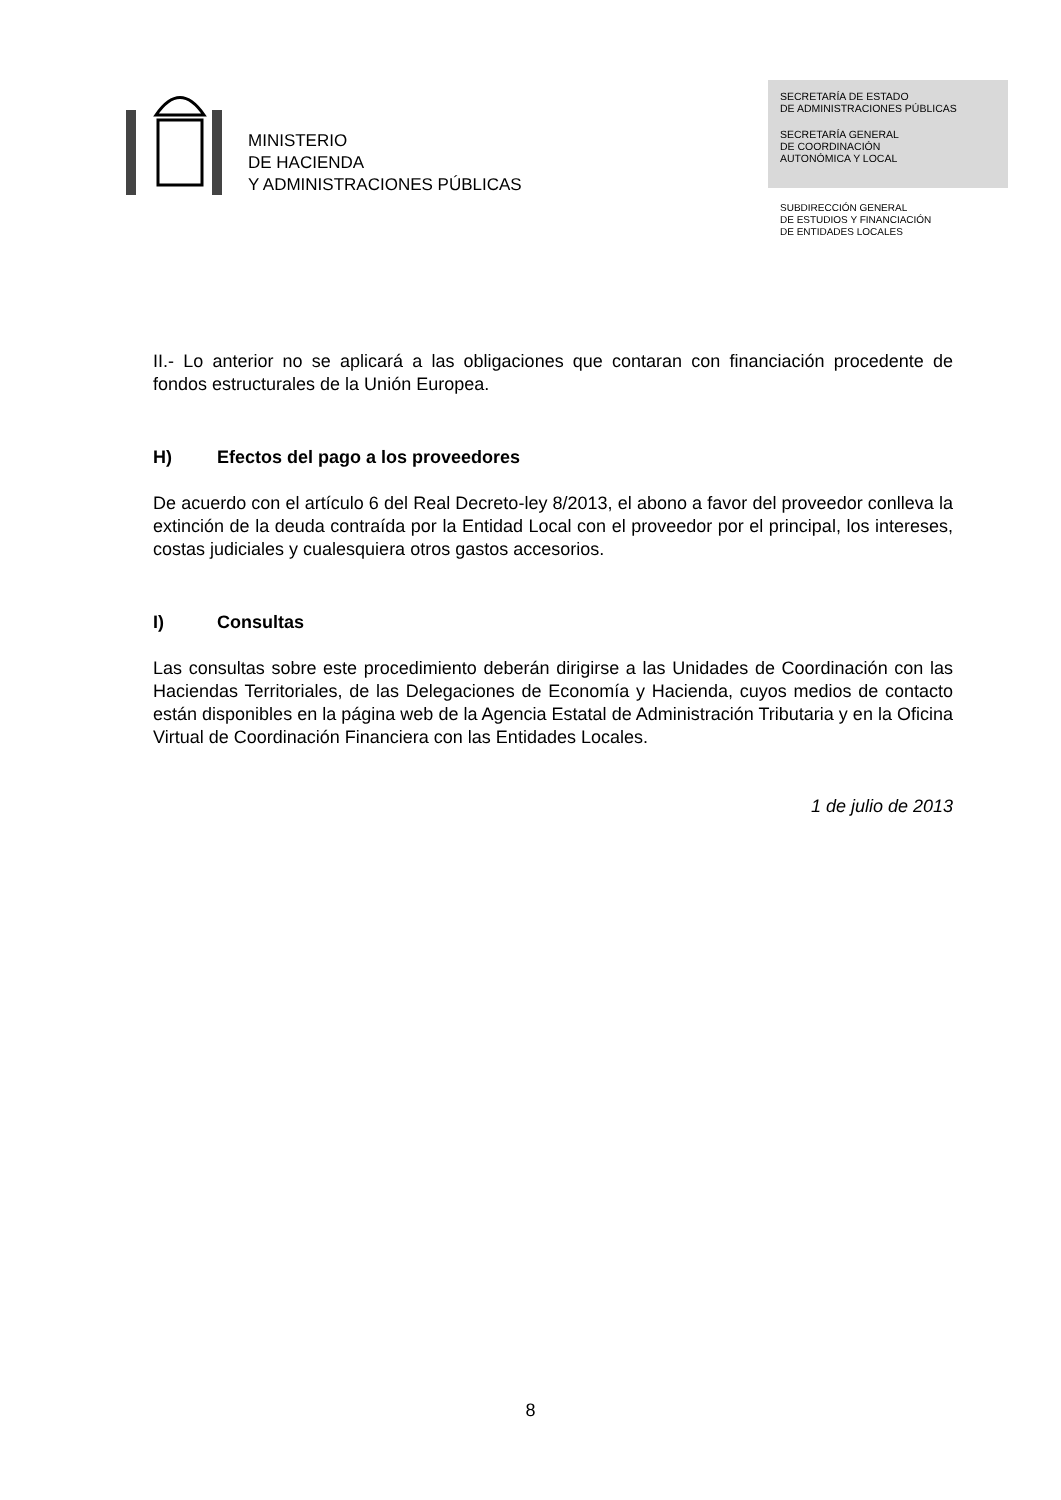MINISTERIO
DE HACIENDA
Y ADMINISTRACIONES PÚBLICAS
SECRETARÍA DE ESTADO
DE ADMINISTRACIONES PÚBLICAS
SECRETARÍA GENERAL
DE COORDINACIÓN
AUTONÓMICA Y LOCAL
SUBDIRECCIÓN GENERAL
DE ESTUDIOS Y FINANCIACIÓN
DE ENTIDADES LOCALES
II.- Lo anterior no se aplicará a las obligaciones que contaran con financiación procedente de fondos estructurales de la Unión Europea.
H) Efectos del pago a los proveedores
De acuerdo con el artículo 6 del Real Decreto-ley 8/2013, el abono a favor del proveedor conlleva la extinción de la deuda contraída por la Entidad Local con el proveedor por el principal, los intereses, costas judiciales y cualesquiera otros gastos accesorios.
I) Consultas
Las consultas sobre este procedimiento deberán dirigirse a las Unidades de Coordinación con las Haciendas Territoriales, de las Delegaciones de Economía y Hacienda, cuyos medios de contacto están disponibles en la página web de la Agencia Estatal de Administración Tributaria y en la Oficina Virtual de Coordinación Financiera con las Entidades Locales.
1 de julio de 2013
8